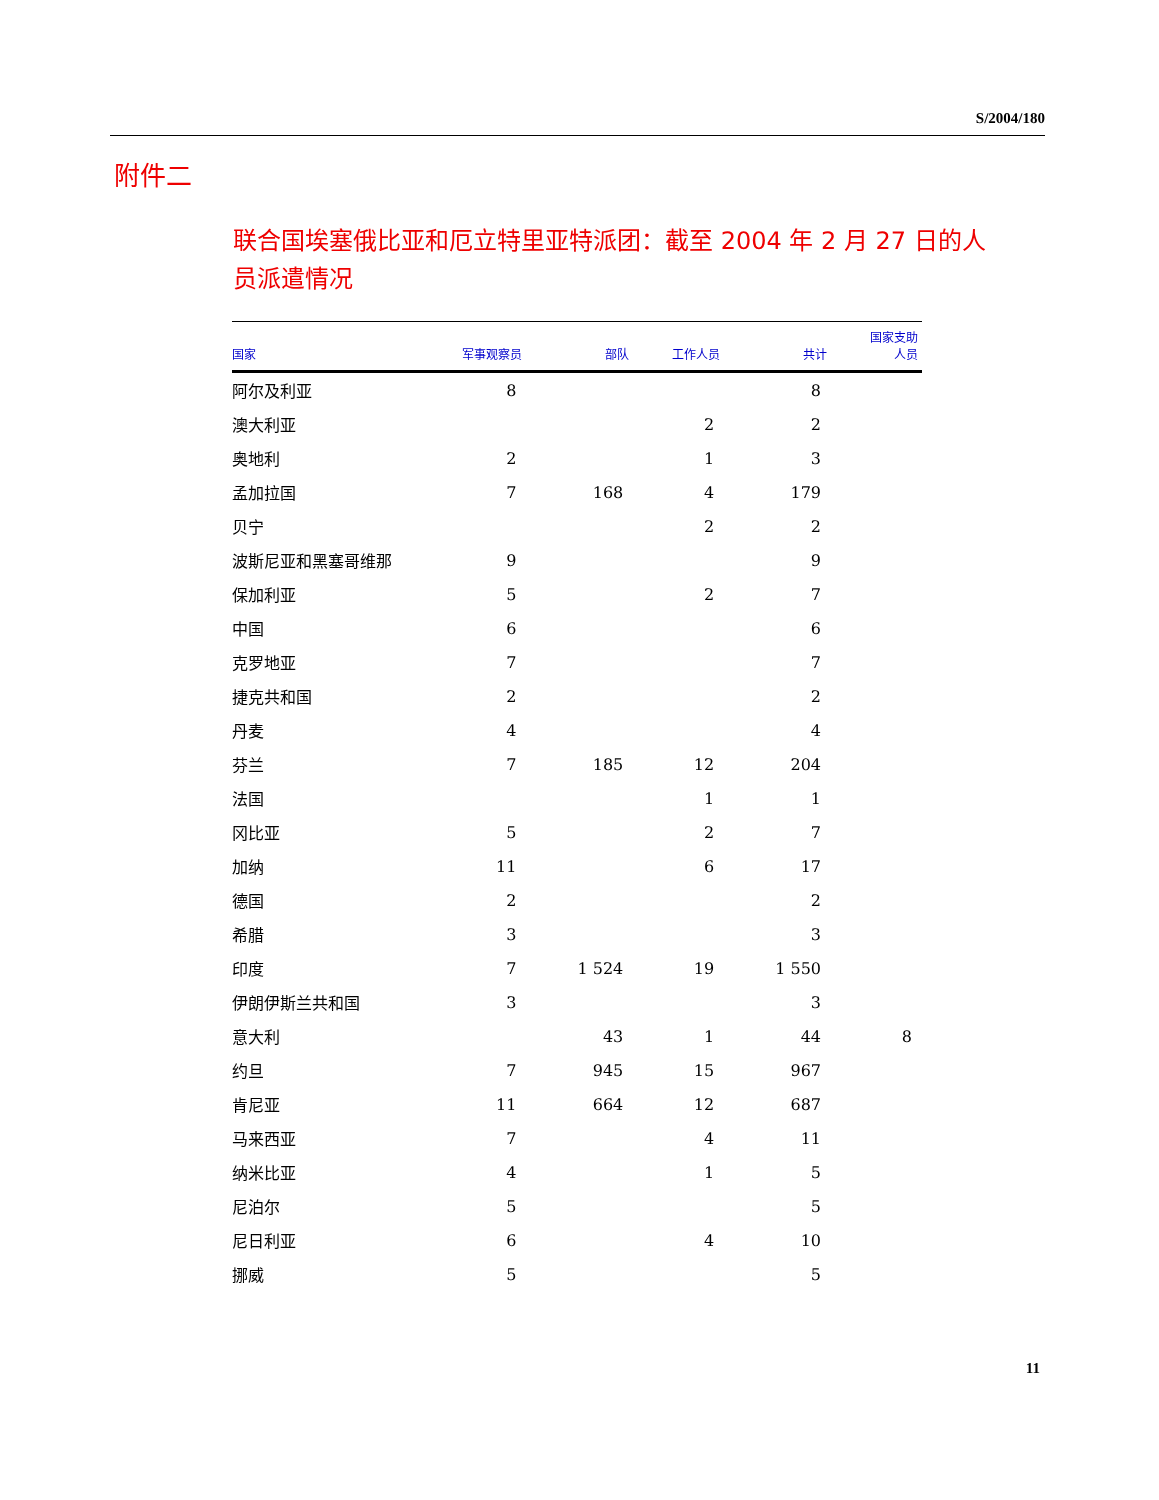S/2004/180
附件二
联合国埃塞俄比亚和厄立特里亚特派团：截至 2004 年 2 月 27 日的人员派遣情况
| 国家 | 军事观察员 | 部队 | 工作人员 | 共计 | 国家支助 人员 |
| --- | --- | --- | --- | --- | --- |
| 阿尔及利亚 | 8 | | | 8 | |
| 澳大利亚 | | | 2 | 2 | |
| 奥地利 | 2 | | 1 | 3 | |
| 孟加拉国 | 7 | 168 | 4 | 179 | |
| 贝宁 | | | 2 | 2 | |
| 波斯尼亚和黑塞哥维那 | 9 | | | 9 | |
| 保加利亚 | 5 | | 2 | 7 | |
| 中国 | 6 | | | 6 | |
| 克罗地亚 | 7 | | | 7 | |
| 捷克共和国 | 2 | | | 2 | |
| 丹麦 | 4 | | | 4 | |
| 芬兰 | 7 | 185 | 12 | 204 | |
| 法国 | | | 1 | 1 | |
| 冈比亚 | 5 | | 2 | 7 | |
| 加纳 | 11 | | 6 | 17 | |
| 德国 | 2 | | | 2 | |
| 希腊 | 3 | | | 3 | |
| 印度 | 7 | 1 524 | 19 | 1 550 | |
| 伊朗伊斯兰共和国 | 3 | | | 3 | |
| 意大利 | | 43 | 1 | 44 | 8 |
| 约旦 | 7 | 945 | 15 | 967 | |
| 肯尼亚 | 11 | 664 | 12 | 687 | |
| 马来西亚 | 7 | | 4 | 11 | |
| 纳米比亚 | 4 | | 1 | 5 | |
| 尼泊尔 | 5 | | | 5 | |
| 尼日利亚 | 6 | | 4 | 10 | |
| 挪威 | 5 | | | 5 | |
11